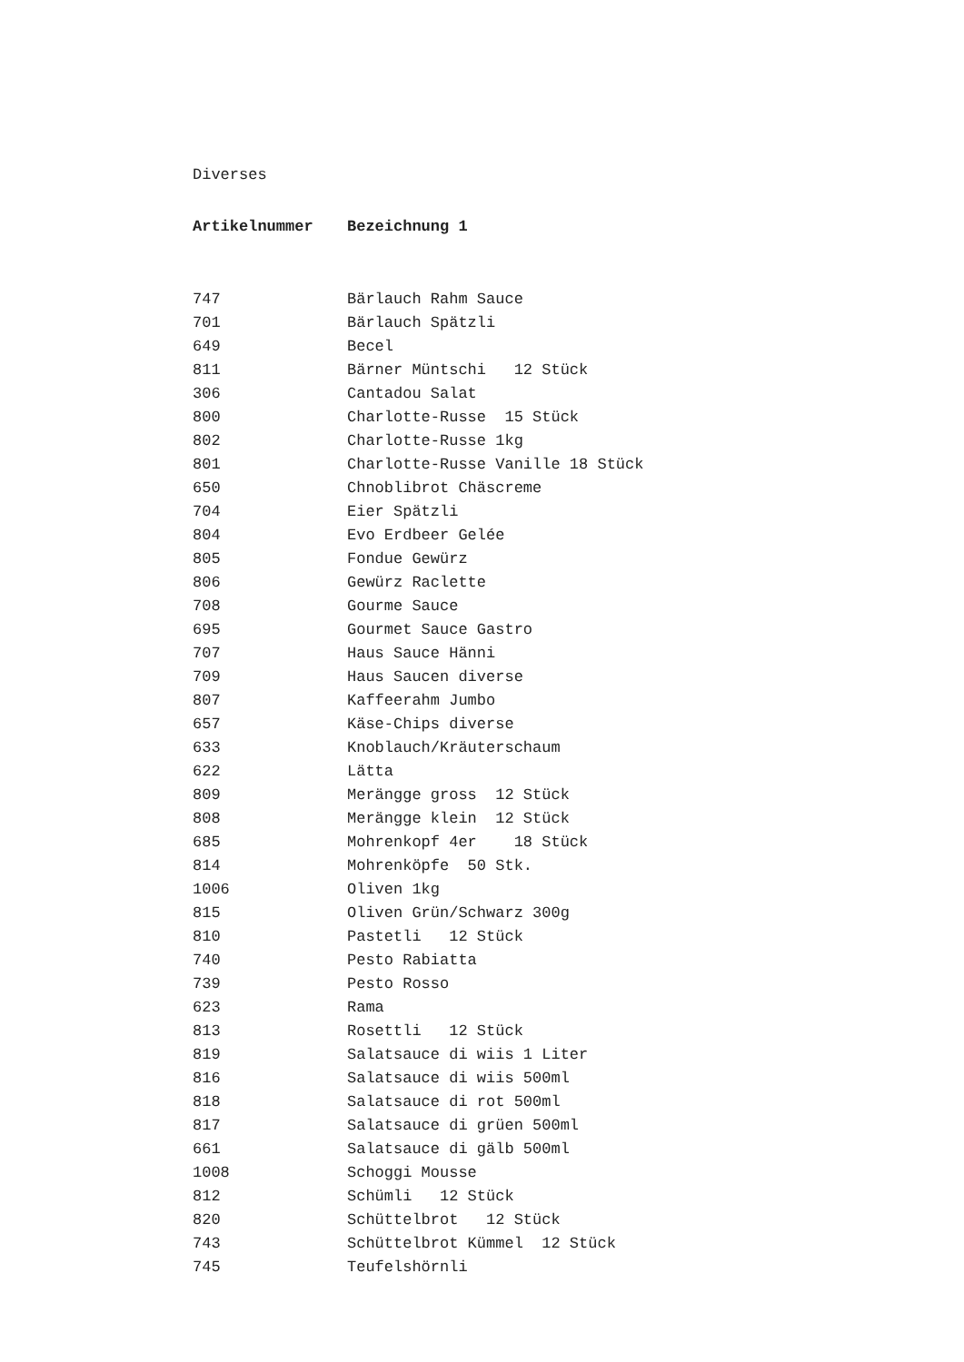Diverses
| Artikelnummer | Bezeichnung 1 |
| --- | --- |
| 747 | Bärlauch Rahm Sauce |
| 701 | Bärlauch Spätzli |
| 649 | Becel |
| 811 | Bärner Müntschi 12 Stück |
| 306 | Cantadou Salat |
| 800 | Charlotte-Russe 15 Stück |
| 802 | Charlotte-Russe 1kg |
| 801 | Charlotte-Russe Vanille 18 Stück |
| 650 | Chnoblibrot Chäscreme |
| 704 | Eier Spätzli |
| 804 | Evo Erdbeer Gelée |
| 805 | Fondue Gewürz |
| 806 | Gewürz Raclette |
| 708 | Gourme Sauce |
| 695 | Gourmet Sauce Gastro |
| 707 | Haus Sauce Hänni |
| 709 | Haus Saucen diverse |
| 807 | Kaffeerahm Jumbo |
| 657 | Käse-Chips diverse |
| 633 | Knoblauch/Kräuterschaum |
| 622 | Lätta |
| 809 | Merängge gross 12 Stück |
| 808 | Merängge klein 12 Stück |
| 685 | Mohrenkopf 4er 18 Stück |
| 814 | Mohrenköpfe 50 Stk. |
| 1006 | Oliven 1kg |
| 815 | Oliven Grün/Schwarz 300g |
| 810 | Pastetli 12 Stück |
| 740 | Pesto Rabiatta |
| 739 | Pesto Rosso |
| 623 | Rama |
| 813 | Rosettli 12 Stück |
| 819 | Salatsauce di wiis 1 Liter |
| 816 | Salatsauce di wiis 500ml |
| 818 | Salatsauce di rot 500ml |
| 817 | Salatsauce di grüen 500ml |
| 661 | Salatsauce di gälb 500ml |
| 1008 | Schoggi Mousse |
| 812 | Schümli 12 Stück |
| 820 | Schüttelbrot 12 Stück |
| 743 | Schüttelbrot Kümmel 12 Stück |
| 745 | Teufelshörnli |